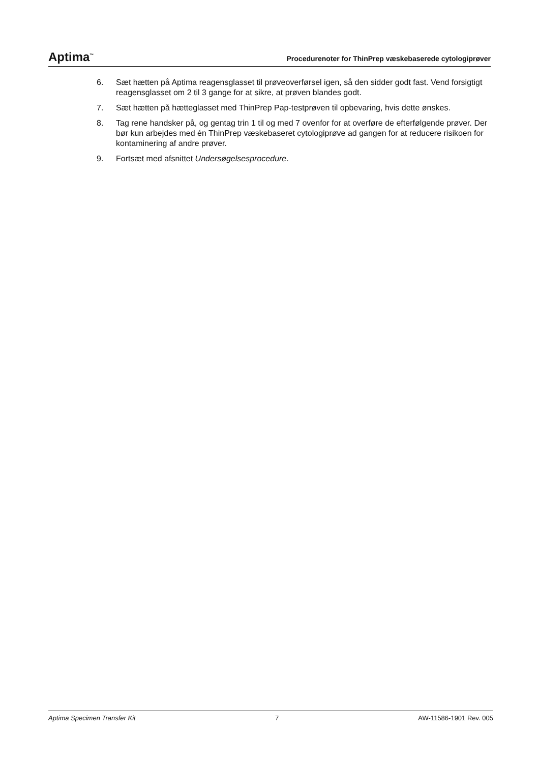Aptima<sup>™</sup> Procedurenoter for ThinPrep væskebaserede cytologiprøver
6. Sæt hætten på Aptima reagensglasset til prøveoverførsel igen, så den sidder godt fast. Vend forsigtigt reagensglasset om 2 til 3 gange for at sikre, at prøven blandes godt.
7. Sæt hætten på hætteglasset med ThinPrep Pap-testprøven til opbevaring, hvis dette ønskes.
8. Tag rene handsker på, og gentag trin 1 til og med 7 ovenfor for at overføre de efterfølgende prøver. Der bør kun arbejdes med én ThinPrep væskebaseret cytologiprøve ad gangen for at reducere risikoen for kontaminering af andre prøver.
9. Fortsæt med afsnittet Undersøgelsesprocedure.
Aptima Specimen Transfer Kit 7 AW-11586-1901 Rev. 005